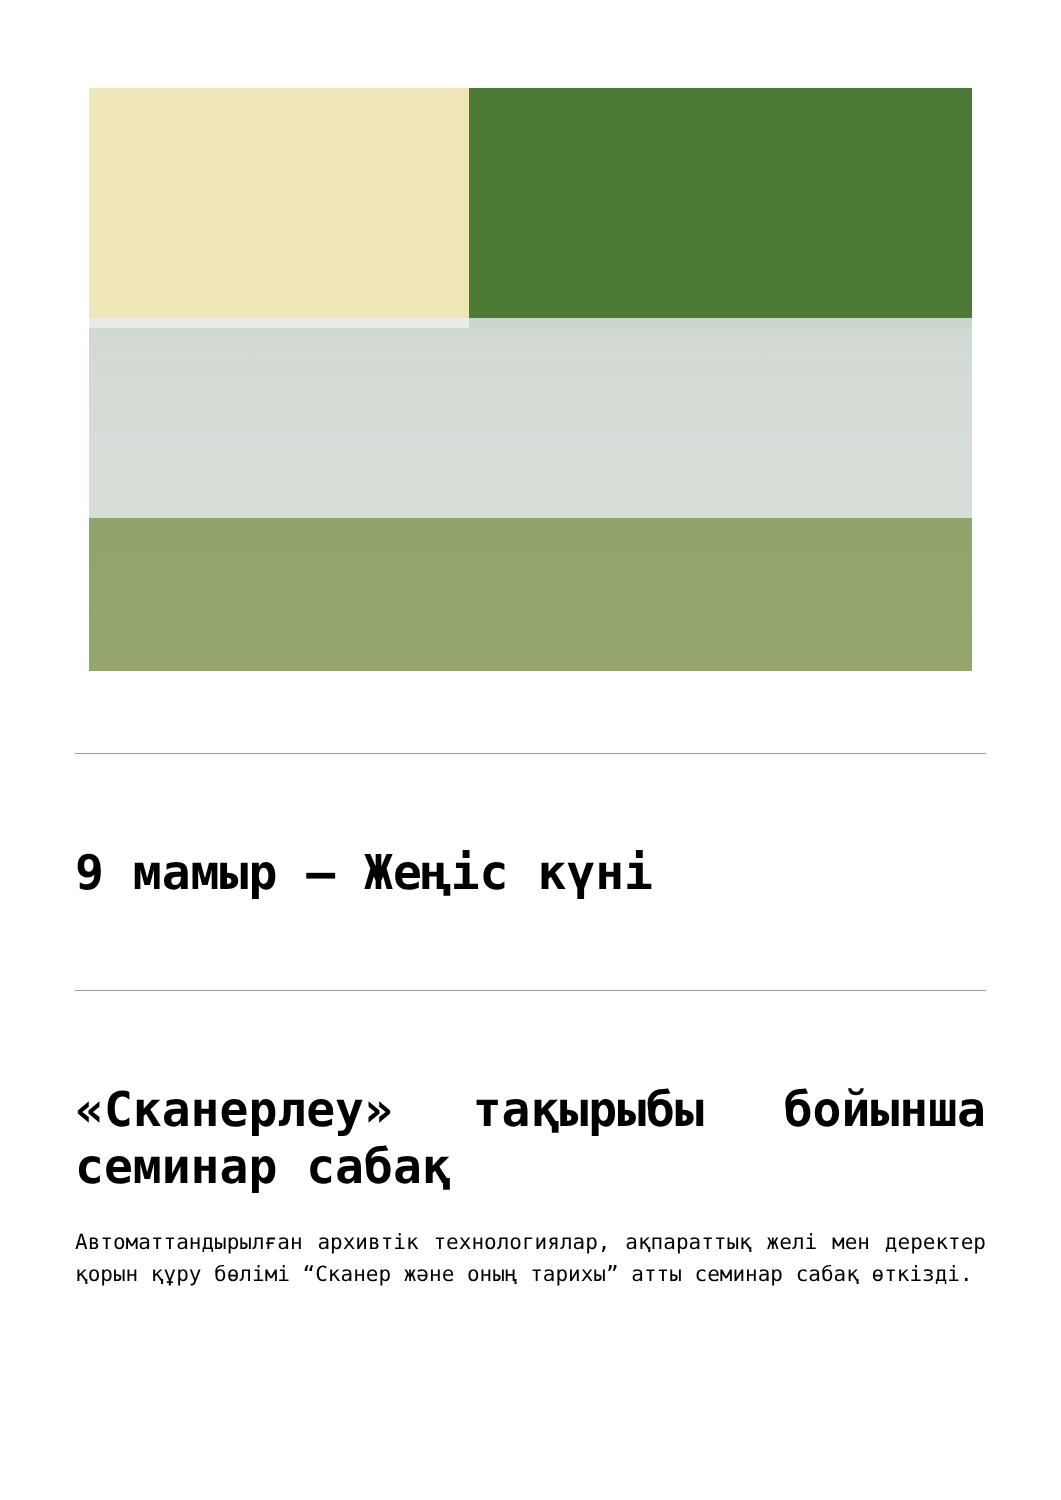9 мамыр – Жеңіс күні
«Сканерлеу» тақырыбы бойынша семинар сабақ
Автоматтандырылған архивтік технологиялар, ақпараттық желі мен деректер қорын құру бөлімі “Сканер және оның тарихы” атты семинар сабақ өткізді.